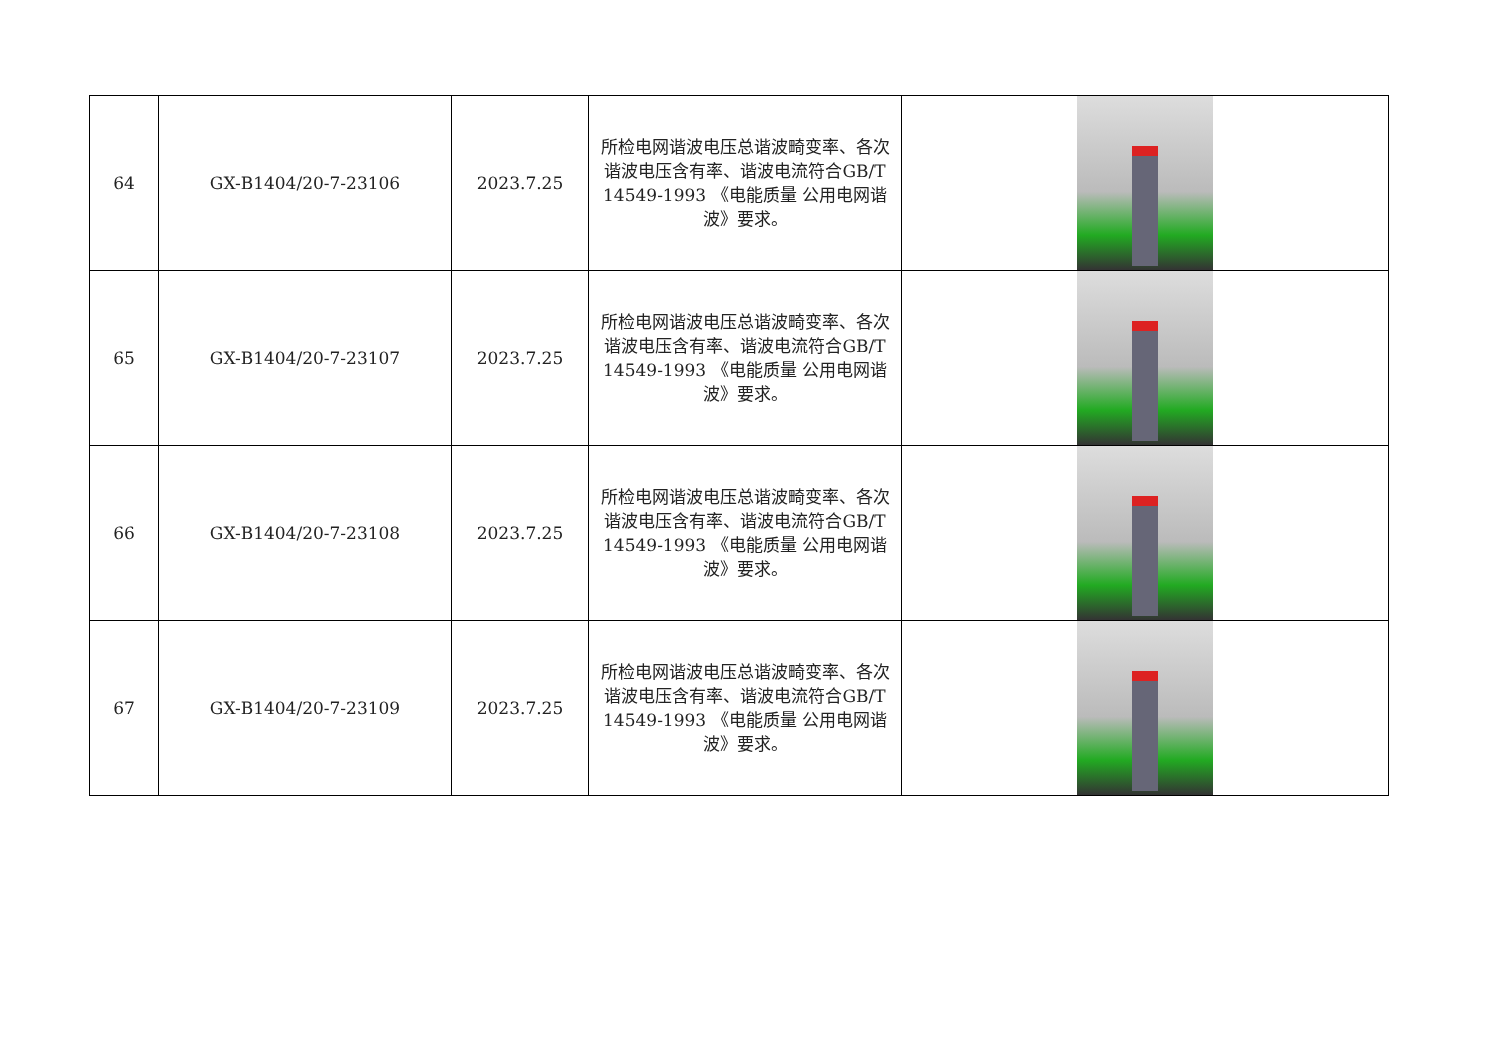| 64 | GX-B1404/20-7-23106 | 2023.7.25 | 所检电网谐波电压总谐波畸变率、各次谐波电压含有率、谐波电流符合GB/T 14549-1993 《电能质量 公用电网谐波》要求。 | |
| 65 | GX-B1404/20-7-23107 | 2023.7.25 | 所检电网谐波电压总谐波畸变率、各次谐波电压含有率、谐波电流符合GB/T 14549-1993 《电能质量 公用电网谐波》要求。 | |
| 66 | GX-B1404/20-7-23108 | 2023.7.25 | 所检电网谐波电压总谐波畸变率、各次谐波电压含有率、谐波电流符合GB/T 14549-1993 《电能质量 公用电网谐波》要求。 | |
| 67 | GX-B1404/20-7-23109 | 2023.7.25 | 所检电网谐波电压总谐波畸变率、各次谐波电压含有率、谐波电流符合GB/T 14549-1993 《电能质量 公用电网谐波》要求。 | |